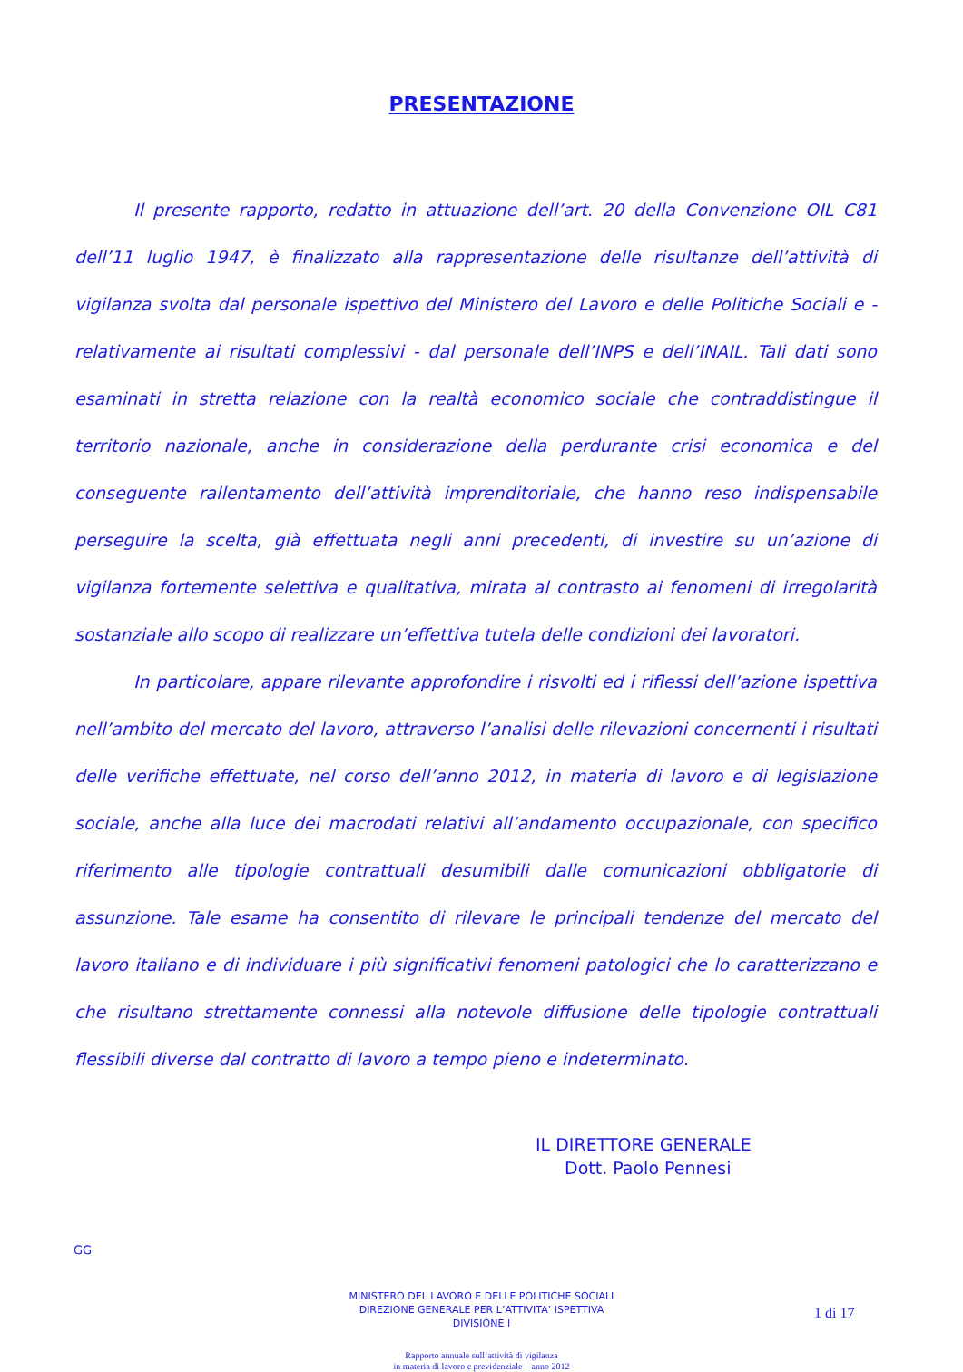PRESENTAZIONE
Il presente rapporto, redatto in attuazione dell’art. 20 della Convenzione OIL C81 dell’11 luglio 1947, è finalizzato alla rappresentazione delle risultanze dell’attività di vigilanza svolta dal personale ispettivo del Ministero del Lavoro e delle Politiche Sociali e - relativamente ai risultati complessivi - dal personale dell’INPS e dell’INAIL. Tali dati sono esaminati in stretta relazione con la realtà economico sociale che contraddistingue il territorio nazionale, anche in considerazione della perdurante crisi economica e del conseguente rallentamento dell’attività imprenditoriale, che hanno reso indispensabile perseguire la scelta, già effettuata negli anni precedenti, di investire su un’azione di vigilanza fortemente selettiva e qualitativa, mirata al contrasto ai fenomeni di irregolarità sostanziale allo scopo di realizzare un’effettiva tutela delle condizioni dei lavoratori.
In particolare, appare rilevante approfondire i risvolti ed i riflessi dell’azione ispettiva nell’ambito del mercato del lavoro, attraverso l’analisi delle rilevazioni concernenti i risultati delle verifiche effettuate, nel corso dell’anno 2012, in materia di lavoro e di legislazione sociale, anche alla luce dei macrodati relativi all’andamento occupazionale, con specifico riferimento alle tipologie contrattuali desumibili dalle comunicazioni obbligatorie di assunzione. Tale esame ha consentito di rilevare le principali tendenze del mercato del lavoro italiano e di individuare i più significativi fenomeni patologici che lo caratterizzano e che risultano strettamente connessi alla notevole diffusione delle tipologie contrattuali flessibili diverse dal contratto di lavoro a tempo pieno e indeterminato.
IL DIRETTORE GENERALE
Dott. Paolo Pennesi
GG
MINISTERO DEL LAVORO E DELLE POLITICHE SOCIALI
DIREZIONE GENERALE PER L’ATTIVITA’ ISPETTIVA
DIVISIONE I
1 di 17
Rapporto annuale sull’attività di vigilanza
in materia di lavoro e previdenziale – anno 2012